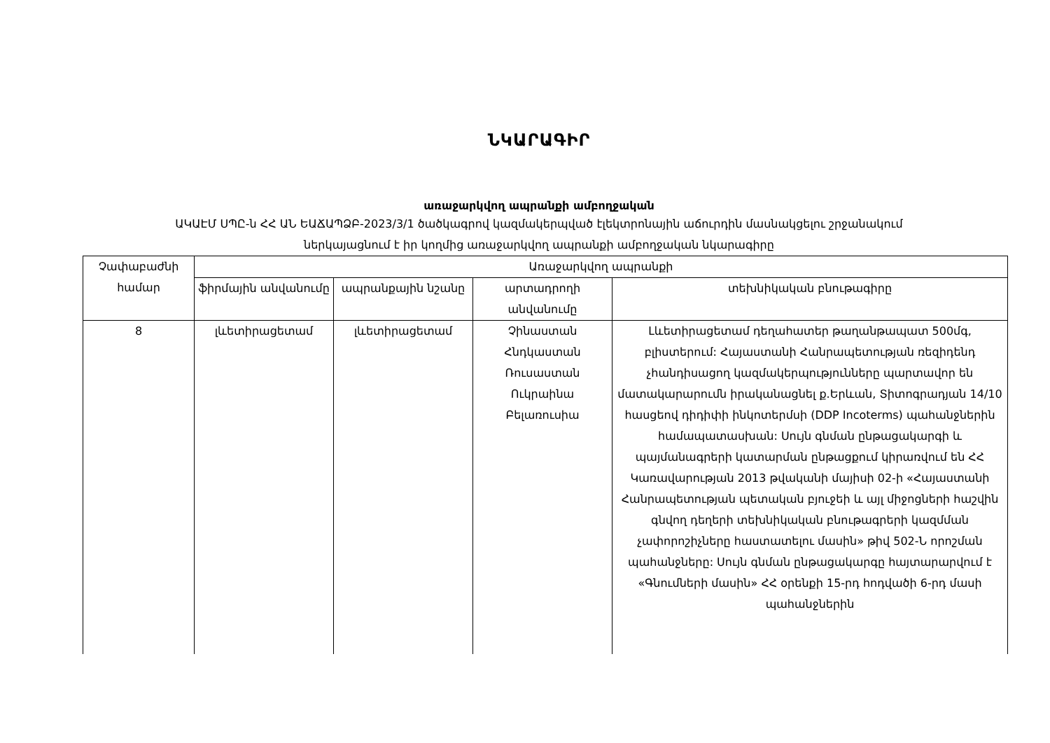ՆԿԱՐԱԳԻՐ
առաջարկվող ապրանքի ամբողջական
ԱԿԱԷՄ ՍՊԸ-ն ՀՀ ԱՆ ԵԱՃԱՊՁԲ-2023/3/1 ծածկագրով կազմակերպված էլեկտրոնային աճուրդին մասնակցելու շրջանակում
ներկայացնում է իր կողմից առաջարկվող ապրանքի ամբողջական նկարագիրը
| Չափաբաժնի համար | Առաջարկվող ապրանքի | | | |
| --- | --- | --- | --- | --- |
| | ֆիրմային անվանումը | ապրանքային նշանը | արտադրողի անվանումը | տեխնիկական բնութագիրը |
| 8 | լևետիրացետամ | լևետիրացետամ | Չինաստան Հնդկաստան Ռուսաստան Ուկրաինա Բելառուսիա | Լևետիրացետամ դեղահատեր թաղանթապատ 500մգ, բլիստերում: Հայաստանի Հանրապետության ռեզիդենդ չհանդիսացող կազմակերպությունները պարտավոր են մատակարարումն իրականացնել ք.Երևան, Տիտոգրադյան 14/10 հասցեով դիդիփի ինկոտերմսի (DDP Incoterms) պահանջներին համապատասխան: Սույն գնման ընթացակարգի և պայմանագրերի կատարման ընթացքում կիրառվում են ՀՀ Կառավարության 2013 թվականի մայիսի 02-ի «Հայաստանի Հանրապետության պետական բյուջեի և այլ միջոցների հաշվին գնվող դեղերի տեխնիկական բնութագրերի կազմման չափորոշիչները հաստատելու մասին» թիվ 502-Ն որոշման պահանջները: Սույն գնման ընթացակարգը հայտարարվում է «Գնումների մասին» ՀՀ օրենքի 15-րդ հոդվածի 6-րդ մասի պահանջներին |